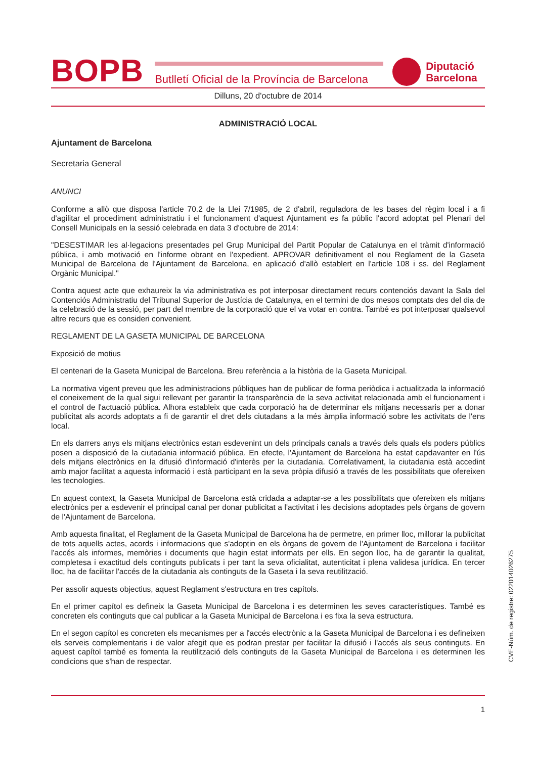BOPB
Butlletí Oficial de la Província de Barcelona
Diputació
Barcelona
Dilluns, 20 d'octubre de 2014
ADMINISTRACIÓ LOCAL
Ajuntament de Barcelona
Secretaria General
ANUNCI
Conforme a allò que disposa l'article 70.2 de la Llei 7/1985, de 2 d'abril, reguladora de les bases del règim local i a fi d'agilitar el procediment administratiu i el funcionament d'aquest Ajuntament es fa públic l'acord adoptat pel Plenari del Consell Municipals en la sessió celebrada en data 3 d'octubre de 2014:
"DESESTIMAR les al·legacions presentades pel Grup Municipal del Partit Popular de Catalunya en el tràmit d'informació pública, i amb motivació en l'informe obrant en l'expedient. APROVAR definitivament el nou Reglament de la Gaseta Municipal de Barcelona de l'Ajuntament de Barcelona, en aplicació d'allò establert en l'article 108 i ss. del Reglament Orgànic Municipal."
Contra aquest acte que exhaureix la via administrativa es pot interposar directament recurs contenciós davant la Sala del Contenciós Administratiu del Tribunal Superior de Justícia de Catalunya, en el termini de dos mesos comptats des del dia de la celebració de la sessió, per part del membre de la corporació que el va votar en contra. També es pot interposar qualsevol altre recurs que es consideri convenient.
REGLAMENT DE LA GASETA MUNICIPAL DE BARCELONA
Exposició de motius
El centenari de la Gaseta Municipal de Barcelona. Breu referència a la història de la Gaseta Municipal.
La normativa vigent preveu que les administracions públiques han de publicar de forma periòdica i actualitzada la informació el coneixement de la qual sigui rellevant per garantir la transparència de la seva activitat relacionada amb el funcionament i el control de l'actuació pública. Alhora estableix que cada corporació ha de determinar els mitjans necessaris per a donar publicitat als acords adoptats a fi de garantir el dret dels ciutadans a la més àmplia informació sobre les activitats de l'ens local.
En els darrers anys els mitjans electrònics estan esdevenint un dels principals canals a través dels quals els poders públics posen a disposició de la ciutadania informació pública. En efecte, l'Ajuntament de Barcelona ha estat capdavanter en l'ús dels mitjans electrònics en la difusió d'informació d'interès per la ciutadania. Correlativament, la ciutadania està accedint amb major facilitat a aquesta informació i està participant en la seva pròpia difusió a través de les possibilitats que ofereixen les tecnologies.
En aquest context, la Gaseta Municipal de Barcelona està cridada a adaptar-se a les possibilitats que ofereixen els mitjans electrònics per a esdevenir el principal canal per donar publicitat a l'activitat i les decisions adoptades pels òrgans de govern de l'Ajuntament de Barcelona.
Amb aquesta finalitat, el Reglament de la Gaseta Municipal de Barcelona ha de permetre, en primer lloc, millorar la publicitat de tots aquells actes, acords i informacions que s'adoptin en els òrgans de govern de l'Ajuntament de Barcelona i facilitar l'accés als informes, memòries i documents que hagin estat informats per ells. En segon lloc, ha de garantir la qualitat, completesa i exactitud dels continguts publicats i per tant la seva oficialitat, autenticitat i plena validesa jurídica. En tercer lloc, ha de facilitar l'accés de la ciutadania als continguts de la Gaseta i la seva reutilització.
Per assolir aquests objectius, aquest Reglament s'estructura en tres capítols.
En el primer capítol es defineix la Gaseta Municipal de Barcelona i es determinen les seves característiques. També es concreten els continguts que cal publicar a la Gaseta Municipal de Barcelona i es fixa la seva estructura.
En el segon capítol es concreten els mecanismes per a l'accés electrònic a la Gaseta Municipal de Barcelona i es defineixen els serveis complementaris i de valor afegit que es podran prestar per facilitar la difusió i l'accés als seus continguts. En aquest capítol també es fomenta la reutilització dels continguts de la Gaseta Municipal de Barcelona i es determinen les condicions que s'han de respectar.
CVE-Núm. de registre: 022014026275
1